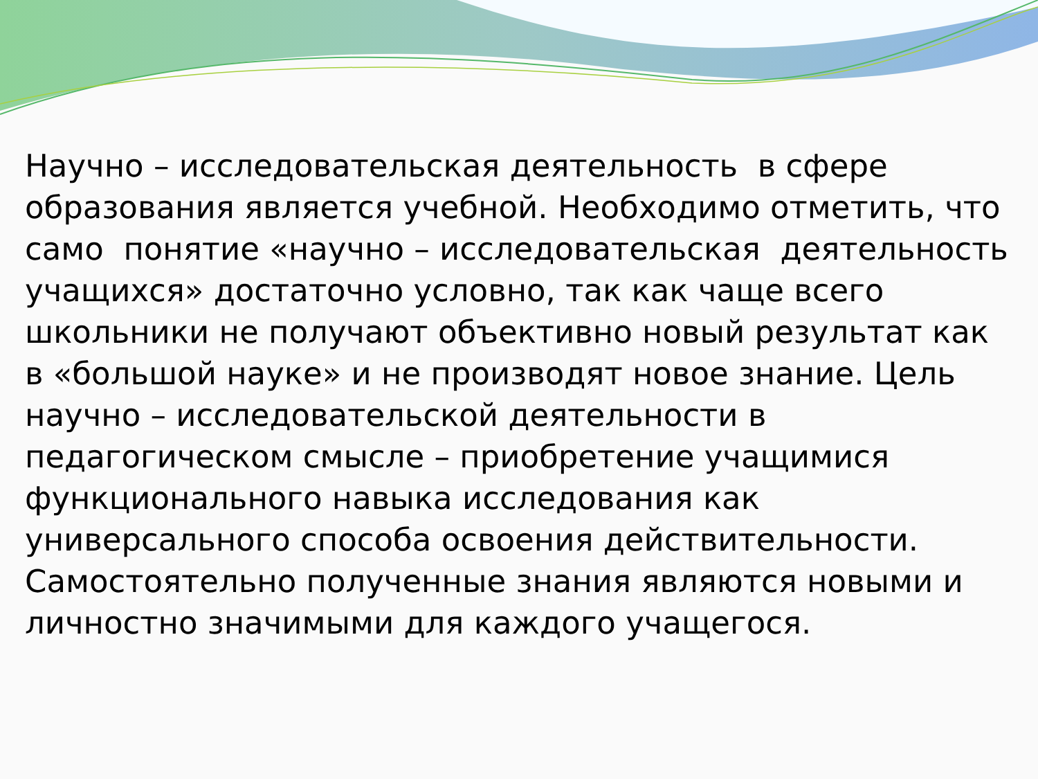Научно – исследовательская деятельность в сфере образования является учебной. Необходимо отметить, что само понятие «научно – исследовательская деятельность учащихся» достаточно условно, так как чаще всего школьники не получают объективно новый результат как в «большой науке» и не производят новое знание. Цель научно – исследовательской деятельности в педагогическом смысле – приобретение учащимися функционального навыка исследования как универсального способа освоения действительности. Самостоятельно полученные знания являются новыми и личностно значимыми для каждого учащегося.